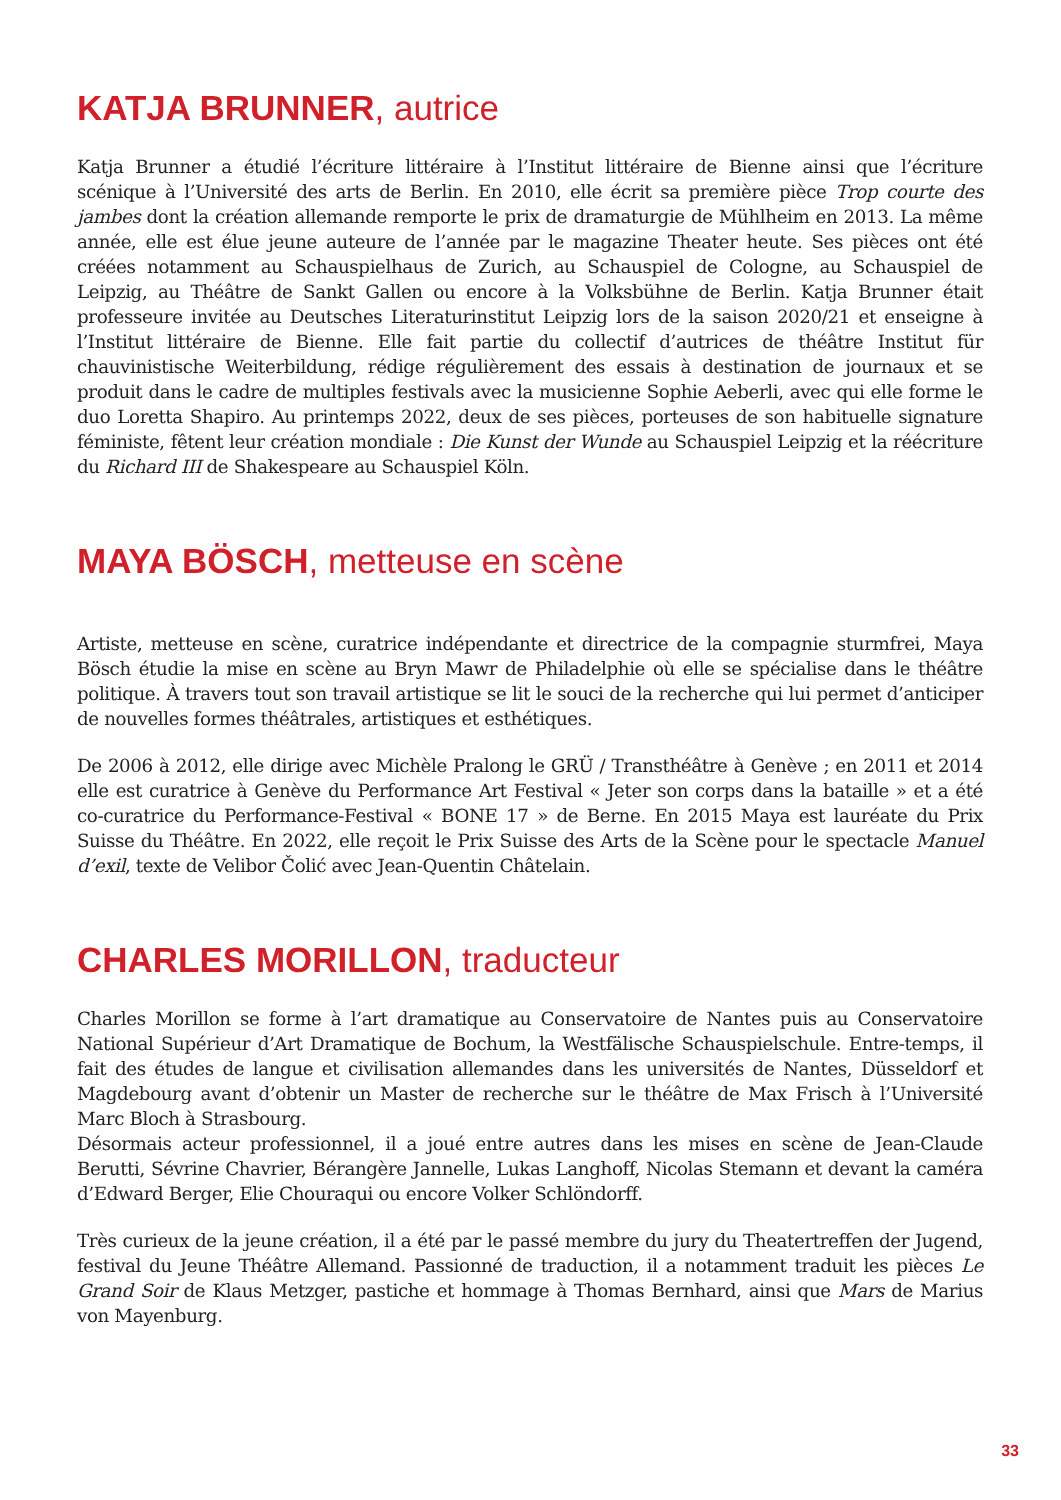KATJA BRUNNER, autrice
Katja Brunner a étudié l’écriture littéraire à l’Institut littéraire de Bienne ainsi que l’écriture scénique à l’Université des arts de Berlin. En 2010, elle écrit sa première pièce Trop courte des jambes dont la création allemande remporte le prix de dramaturgie de Mühlheim en 2013. La même année, elle est élue jeune auteure de l’année par le magazine Theater heute. Ses pièces ont été créées notamment au Schauspielhaus de Zurich, au Schauspiel de Cologne, au Schauspiel de Leipzig, au Théâtre de Sankt Gallen ou encore à la Volksbühne de Berlin. Katja Brunner était professeure invitée au Deutsches Literaturinstitut Leipzig lors de la saison 2020/21 et enseigne à l’Institut littéraire de Bienne. Elle fait partie du collectif d’autrices de théâtre Institut für chauvinistische Weiterbildung, rédige régulièrement des essais à destination de journaux et se produit dans le cadre de multiples festivals avec la musicienne Sophie Aeberli, avec qui elle forme le duo Loretta Shapiro. Au printemps 2022, deux de ses pièces, porteuses de son habituelle signature féministe, fêtent leur création mondiale : Die Kunst der Wunde au Schauspiel Leipzig et la réécriture du Richard III de Shakespeare au Schauspiel Köln.
MAYA BÖSCH, metteuse en scène
Artiste, metteuse en scène, curatrice indépendante et directrice de la compagnie sturmfrei, Maya Bösch étudie la mise en scène au Bryn Mawr de Philadelphie où elle se spécialise dans le théâtre politique. À travers tout son travail artistique se lit le souci de la recherche qui lui permet d’anticiper de nouvelles formes théâtrales, artistiques et esthétiques.
De 2006 à 2012, elle dirige avec Michèle Pralong le GRÜ / Transthéâtre à Genève ; en 2011 et 2014 elle est curatrice à Genève du Performance Art Festival « Jeter son corps dans la bataille » et a été co-curatrice du Performance-Festival « BONE 17 » de Berne. En 2015 Maya est lauréate du Prix Suisse du Théâtre. En 2022, elle reçoit le Prix Suisse des Arts de la Scène pour le spectacle Manuel d’exil, texte de Velibor Čolić avec Jean-Quentin Châtelain.
CHARLES MORILLON, traducteur
Charles Morillon se forme à l’art dramatique au Conservatoire de Nantes puis au Conservatoire National Supérieur d’Art Dramatique de Bochum, la Westfälische Schauspielschule. Entre-temps, il fait des études de langue et civilisation allemandes dans les universités de Nantes, Düsseldorf et Magdebourg avant d’obtenir un Master de recherche sur le théâtre de Max Frisch à l’Université Marc Bloch à Strasbourg.
Désormais acteur professionnel, il a joué entre autres dans les mises en scène de Jean-Claude Berutti, Sévrine Chavrier, Bérangère Jannelle, Lukas Langhoff, Nicolas Stemann et devant la caméra d’Edward Berger, Elie Chouraqui ou encore Volker Schlöndorff.
Très curieux de la jeune création, il a été par le passé membre du jury du Theatertreffen der Jugend, festival du Jeune Théâtre Allemand. Passionné de traduction, il a notamment traduit les pièces Le Grand Soir de Klaus Metzger, pastiche et hommage à Thomas Bernhard, ainsi que Mars de Marius von Mayenburg.
33